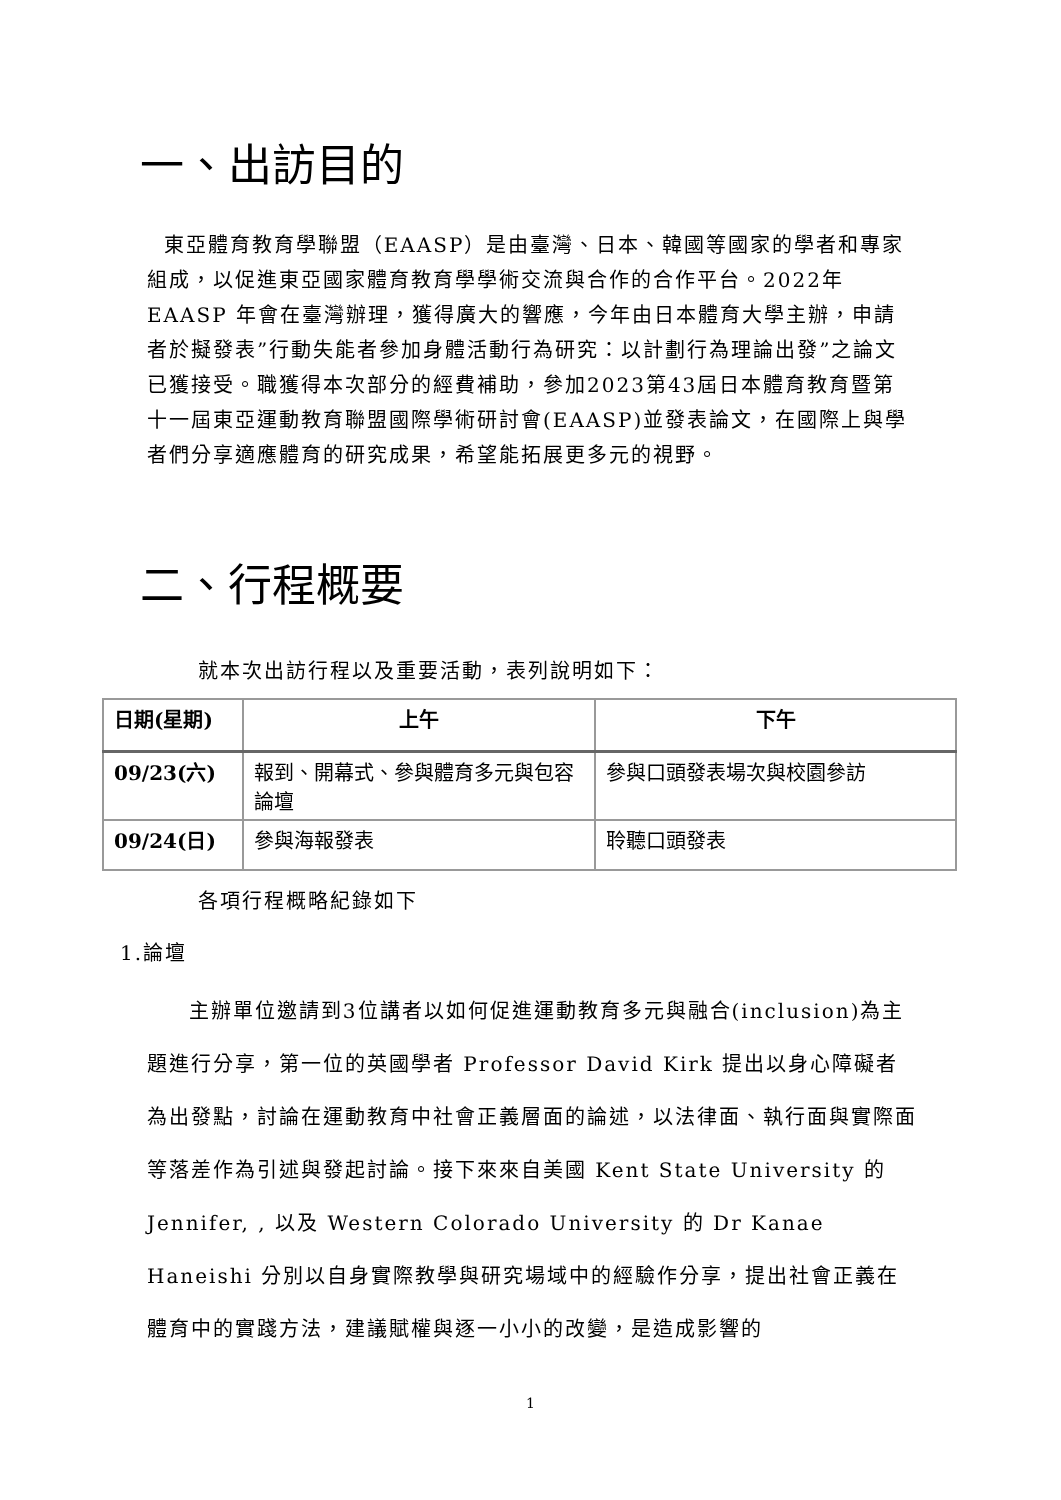一、出訪目的
東亞體育教育學聯盟（EAASP）是由臺灣、日本、韓國等國家的學者和專家組成，以促進東亞國家體育教育學學術交流與合作的合作平台。2022年 EAASP 年會在臺灣辦理，獲得廣大的響應，今年由日本體育大學主辦，申請者於擬發表”行動失能者參加身體活動行為研究：以計劃行為理論出發”之論文已獲接受。職獲得本次部分的經費補助，參加2023第43屆日本體育教育暨第十一屆東亞運動教育聯盟國際學術研討會(EAASP)並發表論文，在國際上與學者們分享適應體育的研究成果，希望能拓展更多元的視野。
二、行程概要
就本次出訪行程以及重要活動，表列說明如下：
| 日期(星期) | 上午 | 下午 |
| --- | --- | --- |
| 09/23(六) | 報到、開幕式、參與體育多元與包容論壇 | 參與口頭發表場次與校園參訪 |
| 09/24(日) | 參與海報發表 | 聆聽口頭發表 |
各項行程概略紀錄如下
1.論壇
主辦單位邀請到3位講者以如何促進運動教育多元與融合(inclusion)為主題進行分享，第一位的英國學者 Professor David Kirk 提出以身心障礙者為出發點，討論在運動教育中社會正義層面的論述，以法律面、執行面與實際面等落差作為引述與發起討論。接下來來自美國 Kent State University 的 Jennifer, , 以及 Western Colorado University 的 Dr Kanae Haneishi 分別以自身實際教學與研究場域中的經驗作分享，提出社會正義在體育中的實踐方法，建議賦權與逐一小小的改變，是造成影響的
1